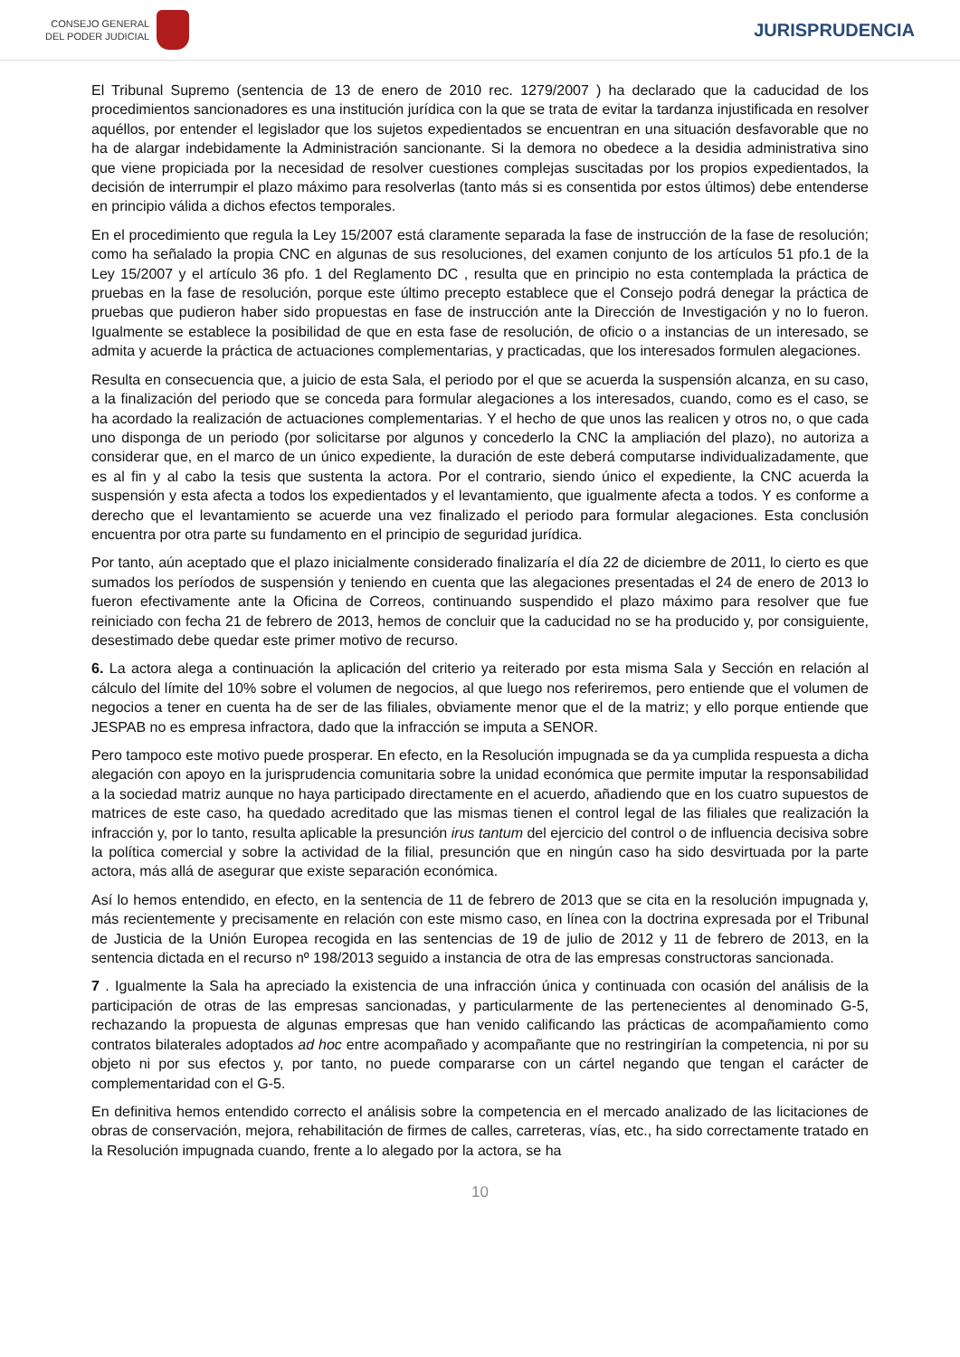CONSEJO GENERAL
DEL PODER JUDICIAL
JURISPRUDENCIA
El Tribunal Supremo (sentencia de 13 de enero de 2010 rec. 1279/2007 ) ha declarado que la caducidad de los procedimientos sancionadores es una institución jurídica con la que se trata de evitar la tardanza injustificada en resolver aquéllos, por entender el legislador que los sujetos expedientados se encuentran en una situación desfavorable que no ha de alargar indebidamente la Administración sancionante. Si la demora no obedece a la desidia administrativa sino que viene propiciada por la necesidad de resolver cuestiones complejas suscitadas por los propios expedientados, la decisión de interrumpir el plazo máximo para resolverlas (tanto más si es consentida por estos últimos) debe entenderse en principio válida a dichos efectos temporales.
En el procedimiento que regula la Ley 15/2007 está claramente separada la fase de instrucción de la fase de resolución; como ha señalado la propia CNC en algunas de sus resoluciones, del examen conjunto de los artículos 51 pfo.1 de la Ley 15/2007 y el artículo 36 pfo. 1 del Reglamento DC , resulta que en principio no esta contemplada la práctica de pruebas en la fase de resolución, porque este último precepto establece que el Consejo podrá denegar la práctica de pruebas que pudieron haber sido propuestas en fase de instrucción ante la Dirección de Investigación y no lo fueron. Igualmente se establece la posibilidad de que en esta fase de resolución, de oficio o a instancias de un interesado, se admita y acuerde la práctica de actuaciones complementarias, y practicadas, que los interesados formulen alegaciones.
Resulta en consecuencia que, a juicio de esta Sala, el periodo por el que se acuerda la suspensión alcanza, en su caso, a la finalización del periodo que se conceda para formular alegaciones a los interesados, cuando, como es el caso, se ha acordado la realización de actuaciones complementarias. Y el hecho de que unos las realicen y otros no, o que cada uno disponga de un periodo (por solicitarse por algunos y concederlo la CNC la ampliación del plazo), no autoriza a considerar que, en el marco de un único expediente, la duración de este deberá computarse individualizadamente, que es al fin y al cabo la tesis que sustenta la actora. Por el contrario, siendo único el expediente, la CNC acuerda la suspensión y esta afecta a todos los expedientados y el levantamiento, que igualmente afecta a todos. Y es conforme a derecho que el levantamiento se acuerde una vez finalizado el periodo para formular alegaciones. Esta conclusión encuentra por otra parte su fundamento en el principio de seguridad jurídica.
Por tanto, aún aceptado que el plazo inicialmente considerado finalizaría el día 22 de diciembre de 2011, lo cierto es que sumados los períodos de suspensión y teniendo en cuenta que las alegaciones presentadas el 24 de enero de 2013 lo fueron efectivamente ante la Oficina de Correos, continuando suspendido el plazo máximo para resolver que fue reiniciado con fecha 21 de febrero de 2013, hemos de concluir que la caducidad no se ha producido y, por consiguiente, desestimado debe quedar este primer motivo de recurso.
6. La actora alega a continuación la aplicación del criterio ya reiterado por esta misma Sala y Sección en relación al cálculo del límite del 10% sobre el volumen de negocios, al que luego nos referiremos, pero entiende que el volumen de negocios a tener en cuenta ha de ser de las filiales, obviamente menor que el de la matriz; y ello porque entiende que JESPAB no es empresa infractora, dado que la infracción se imputa a SENOR.
Pero tampoco este motivo puede prosperar. En efecto, en la Resolución impugnada se da ya cumplida respuesta a dicha alegación con apoyo en la jurisprudencia comunitaria sobre la unidad económica que permite imputar la responsabilidad a la sociedad matriz aunque no haya participado directamente en el acuerdo, añadiendo que en los cuatro supuestos de matrices de este caso, ha quedado acreditado que las mismas tienen el control legal de las filiales que realización la infracción y, por lo tanto, resulta aplicable la presunción irus tantum del ejercicio del control o de influencia decisiva sobre la política comercial y sobre la actividad de la filial, presunción que en ningún caso ha sido desvirtuada por la parte actora, más allá de asegurar que existe separación económica.
Así lo hemos entendido, en efecto, en la sentencia de 11 de febrero de 2013 que se cita en la resolución impugnada y, más recientemente y precisamente en relación con este mismo caso, en línea con la doctrina expresada por el Tribunal de Justicia de la Unión Europea recogida en las sentencias de 19 de julio de 2012 y 11 de febrero de 2013, en la sentencia dictada en el recurso nº 198/2013 seguido a instancia de otra de las empresas constructoras sancionada.
7 . Igualmente la Sala ha apreciado la existencia de una infracción única y continuada con ocasión del análisis de la participación de otras de las empresas sancionadas, y particularmente de las pertenecientes al denominado G-5, rechazando la propuesta de algunas empresas que han venido calificando las prácticas de acompañamiento como contratos bilaterales adoptados ad hoc entre acompañado y acompañante que no restringirían la competencia, ni por su objeto ni por sus efectos y, por tanto, no puede compararse con un cártel negando que tengan el carácter de complementaridad con el G-5.
En definitiva hemos entendido correcto el análisis sobre la competencia en el mercado analizado de las licitaciones de obras de conservación, mejora, rehabilitación de firmes de calles, carreteras, vías, etc., ha sido correctamente tratado en la Resolución impugnada cuando, frente a lo alegado por la actora, se ha
10